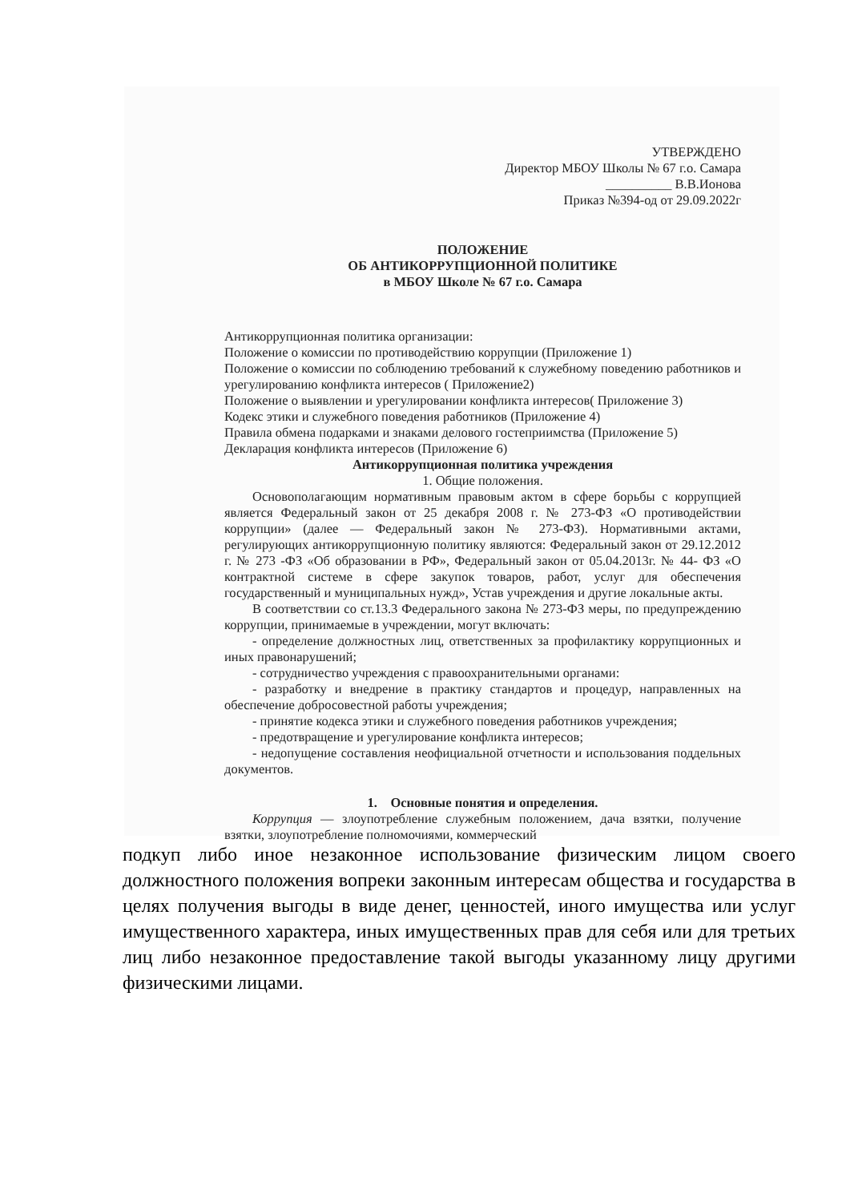УТВЕРЖДЕНО
Директор МБОУ Школы № 67 г.о. Самара
__________ В.В.Ионова
Приказ №394-од от 29.09.2022г
ПОЛОЖЕНИЕ
ОБ АНТИКОРРУПЦИОННОЙ ПОЛИТИКЕ
в МБОУ Школе № 67 г.о. Самара
Антикоррупционная политика организации:
Положение о комиссии по противодействию коррупции (Приложение 1)
Положение о комиссии по соблюдению требований к служебному поведению работников и урегулированию конфликта интересов ( Приложение2)
Положение о выявлении и урегулировании конфликта интересов( Приложение 3)
Кодекс этики и служебного поведения работников (Приложение 4)
Правила обмена подарками и знаками делового гостеприимства (Приложение 5)
Декларация конфликта интересов (Приложение 6)
Антикоррупционная политика учреждения
1. Общие положения.
Основополагающим нормативным правовым актом в сфере борьбы с коррупцией является Федеральный закон от 25 декабря 2008 г. № 273-ФЗ «О противодействии коррупции» (далее — Федеральный закон № 273-ФЗ). Нормативными актами, регулирующих антикоррупционную политику являются: Федеральный закон от 29.12.2012 г. № 273 -ФЗ «Об образовании в РФ», Федеральный закон от 05.04.2013г. № 44- ФЗ «О контрактной системе в сфере закупок товаров, работ, услуг для обеспечения государственный и муниципальных нужд», Устав учреждения и другие локальные акты.
В соответствии со ст.13.3 Федерального закона № 273-ФЗ меры, по предупреждению коррупции, принимаемые в учреждении, могут включать:
- определение должностных лиц, ответственных за профилактику коррупционных и иных правонарушений;
- сотрудничество учреждения с правоохранительными органами:
- разработку и внедрение в практику стандартов и процедур, направленных на обеспечение добросовестной работы учреждения;
- принятие кодекса этики и служебного поведения работников учреждения;
- предотвращение и урегулирование конфликта интересов;
- недопущение составления неофициальной отчетности и использования поддельных документов.
1. Основные понятия и определения.
Коррупция — злоупотребление служебным положением, дача взятки, получение взятки, злоупотребление полномочиями, коммерческий
подкуп либо иное незаконное использование физическим лицом своего должностного положения вопреки законным интересам общества и государства в целях получения выгоды в виде денег, ценностей, иного имущества или услуг имущественного характера, иных имущественных прав для себя или для третьих лиц либо незаконное предоставление такой выгоды указанному лицу другими физическими лицами.